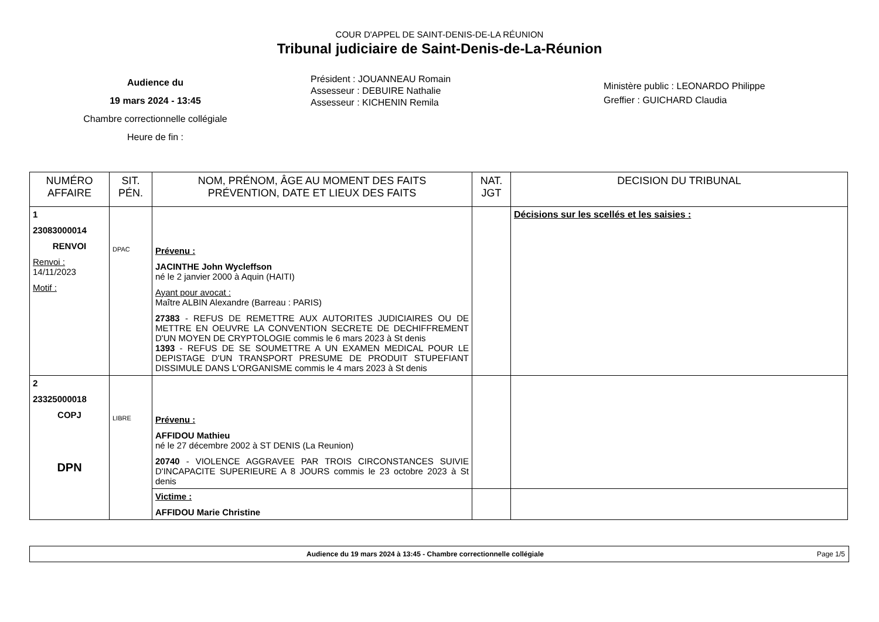COUR D'APPEL DE SAINT-DENIS-DE-LA RÉUNION
Tribunal judiciaire de Saint-Denis-de-La-Réunion
Audience du
19 mars 2024 - 13:45
Chambre correctionnelle collégiale
Heure de fin :
Président : JOUANNEAU Romain
Assesseur : DEBUIRE Nathalie
Assesseur : KICHENIN Remila
Ministère public : LEONARDO Philippe
Greffier : GUICHARD Claudia
| NUMÉRO AFFAIRE | SIT. PÉN. | NOM, PRÉNOM, ÂGE AU MOMENT DES FAITS PRÉVENTION, DATE ET LIEUX DES FAITS | NAT. JGT | DECISION DU TRIBUNAL |
| --- | --- | --- | --- | --- |
| 1 23083000014 RENVOI Renvoi : 14/11/2023 Motif : | DPAC | Prévenu : JACINTHE John Wycleffson né le 2 janvier 2000 à Aquin (HAITI) Ayant pour avocat : Maître ALBIN Alexandre (Barreau : PARIS) 27383 - REFUS DE REMETTRE AUX AUTORITES JUDICIAIRES OU DE METTRE EN OEUVRE LA CONVENTION SECRETE DE DECHIFFREMENT D'UN MOYEN DE CRYPTOLOGIE commis le 6 mars 2023 à St denis 1393 - REFUS DE SE SOUMETTRE A UN EXAMEN MEDICAL POUR LE DEPISTAGE D'UN TRANSPORT PRESUME DE PRODUIT STUPEFIANT DISSIMULE DANS L'ORGANISME commis le 4 mars 2023 à St denis | | Décisions sur les scellés et les saisies : |
| 2 23325000018 COPJ DPN | LIBRE | Prévenu : AFFIDOU Mathieu né le 27 décembre 2002 à ST DENIS (La Reunion) 20740 - VIOLENCE AGGRAVEE PAR TROIS CIRCONSTANCES SUIVIE D'INCAPACITE SUPERIEURE A 8 JOURS commis le 23 octobre 2023 à St denis | | |
| | | Victime : AFFIDOU Marie Christine | | |
Audience du 19 mars 2024 à 13:45 - Chambre correctionnelle collégiale Page 1/5